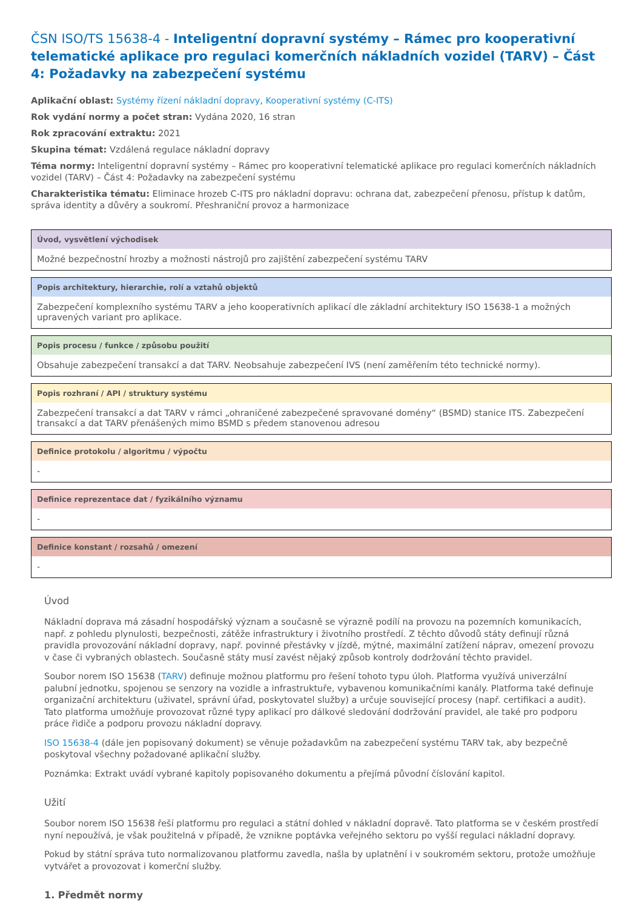ČSN ISO/TS 15638-4 - Inteligentní dopravní systémy – Rámec pro kooperativní telematické aplikace pro regulaci komerčních nákladních vozidel (TARV) – Část 4: Požadavky na zabezpečení systému
Aplikační oblast: Systémy řízení nákladní dopravy, Kooperativní systémy (C-ITS)
Rok vydání normy a počet stran: Vydána 2020, 16 stran
Rok zpracování extraktu: 2021
Skupina témat: Vzdálená regulace nákladní dopravy
Téma normy: Inteligentní dopravní systémy – Rámec pro kooperativní telematické aplikace pro regulaci komerčních nákladních vozidel (TARV) – Část 4: Požadavky na zabezpečení systému
Charakteristika tématu: Eliminace hrozeb C-ITS pro nákladní dopravu: ochrana dat, zabezpečení přenosu, přístup k datům, správa identity a důvěry a soukromí. Přeshraniční provoz a harmonizace
Úvod, vysvětlení východisek
Možné bezpečnostní hrozby a možnosti nástrojů pro zajištění zabezpečení systému TARV
Popis architektury, hierarchie, rolí a vztahů objektů
Zabezpečení komplexního systému TARV a jeho kooperativních aplikací dle základní architektury ISO 15638-1 a možných upravených variant pro aplikace.
Popis procesu / funkce / způsobu použití
Obsahuje zabezpečení transakcí a dat TARV. Neobsahuje zabezpečení IVS (není zaměřením této technické normy).
Popis rozhraní / API / struktury systému
Zabezpečení transakcí a dat TARV v rámci „ohraničené zabezpečené spravované domény“ (BSMD) stanice ITS. Zabezpečení transakcí a dat TARV přenášených mimo BSMD s předem stanovenou adresou
Definice protokolu / algoritmu / výpočtu
-
Definice reprezentace dat / fyzikálního významu
-
Definice konstant / rozsahů / omezení
-
Úvod
Nákladní doprava má zásadní hospodářský význam a současně se výrazně podílí na provozu na pozemních komunikacích, např. z pohledu plynulosti, bezpečnosti, zátěže infrastruktury i životního prostředí. Z těchto důvodů státy definují různá pravidla provozování nákladní dopravy, např. povinné přestávky v jízdě, mýtné, maximální zatížení náprav, omezení provozu v čase či vybraných oblastech. Současně státy musí zavést nějaký způsob kontroly dodržování těchto pravidel.
Soubor norem ISO 15638 (TARV) definuje možnou platformu pro řešení tohoto typu úloh. Platforma využívá univerzální palubní jednotku, spojenou se senzory na vozidle a infrastruktuře, vybavenou komunikačními kanály. Platforma také definuje organizační architekturu (uživatel, správní úřad, poskytovatel služby) a určuje související procesy (např. certifikaci a audit). Tato platforma umožňuje provozovat různé typy aplikací pro dálkové sledování dodržování pravidel, ale také pro podporu práce řidiče a podporu provozu nákladní dopravy.
ISO 15638-4 (dále jen popisovaný dokument) se věnuje požadavkům na zabezpečení systému TARV tak, aby bezpečně poskytoval všechny požadované aplikační služby.
Poznámka: Extrakt uvádí vybrané kapitoly popisovaného dokumentu a přejímá původní číslování kapitol.
Užití
Soubor norem ISO 15638 řeší platformu pro regulaci a státní dohled v nákladní dopravě. Tato platforma se v českém prostředí nyní nepoužívá, je však použitelná v případě, že vznikne poptávka veřejného sektoru po vyšší regulaci nákladní dopravy.
Pokud by státní správa tuto normalizovanou platformu zavedla, našla by uplatnění i v soukromém sektoru, protože umožňuje vytvářet a provozovat i komerční služby.
1. Předmět normy